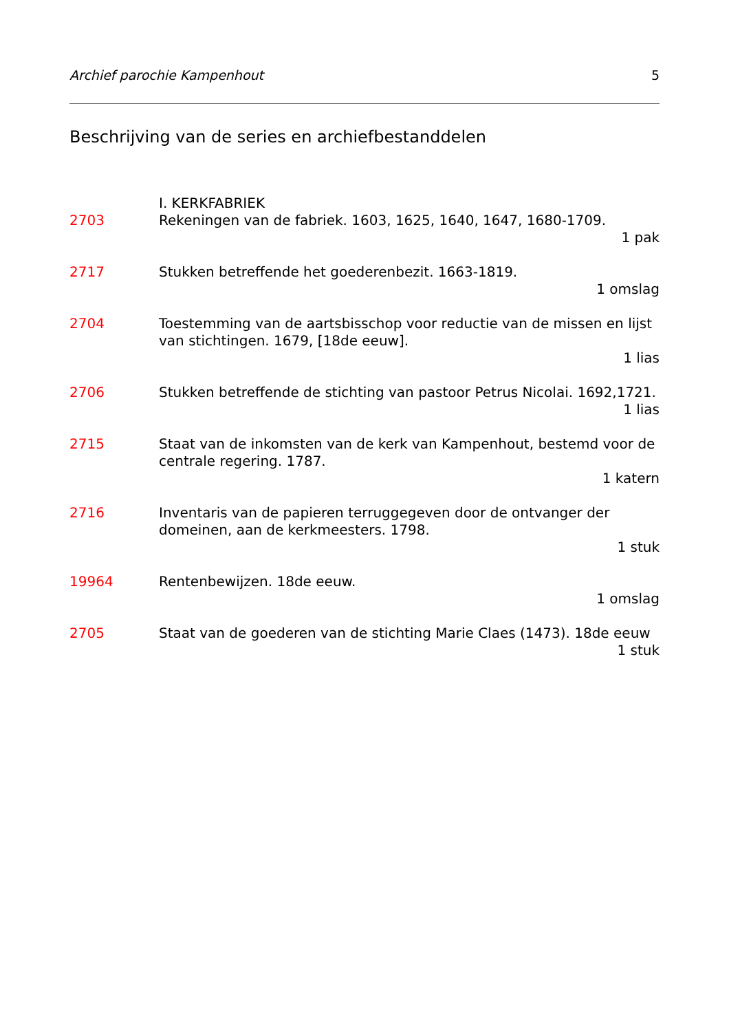Archief parochie Kampenhout 5
Beschrijving van de series en archiefbestanddelen
I. KERKFABRIEK
2703 Rekeningen van de fabriek. 1603, 1625, 1640, 1647, 1680-1709.
1 pak
2717 Stukken betreffende het goederenbezit. 1663-1819.
1 omslag
2704 Toestemming van de aartsbisschop voor reductie van de missen en lijst van stichtingen. 1679, [18de eeuw].
1 lias
2706 Stukken betreffende de stichting van pastoor Petrus Nicolai. 1692,1721.
1 lias
2715 Staat van de inkomsten van de kerk van Kampenhout, bestemd voor de centrale regering. 1787.
1 katern
2716 Inventaris van de papieren terruggegeven door de ontvanger der domeinen, aan de kerkmeesters. 1798.
1 stuk
19964 Rentenbewijzen. 18de eeuw.
1 omslag
2705 Staat van de goederen van de stichting Marie Claes (1473). 18de eeuw
1 stuk